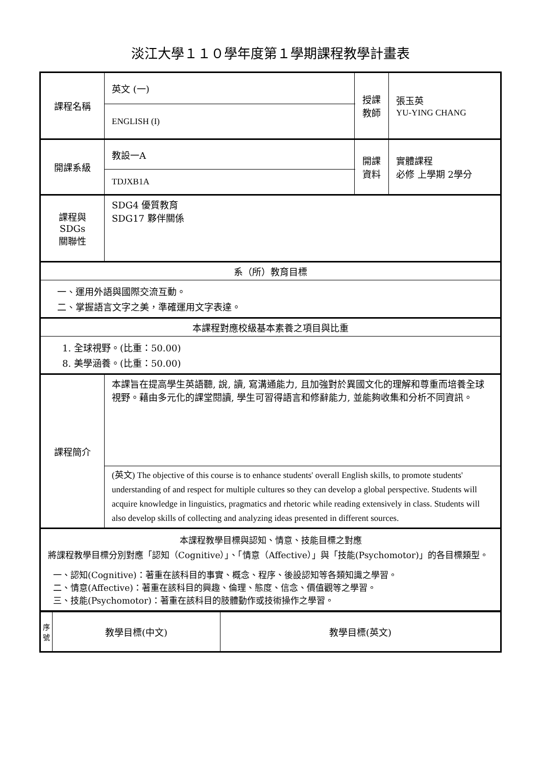淡江大學１１０學年度第１學期課程教學計畫表
| 課程名稱 | 英文 (一) | 授課 教師 | 張玉英 YU-YING CHANG |
| | ENGLISH (I) | | |
| 開課系級 | 教設一A | 開課 資料 | 實體課程 必修 上學期 2學分 |
| | TDJXB1A | | |
| 課程與SDGs 關聯性 | SDG4 優質教育 SDG17 夥伴關係 | | |
| 系（所）教育目標 | | | |
| 一、運用外語與國際交流互動。 二、掌握語言文字之美，準確運用文字表達。 | | | |
| 本課程對應校級基本素養之項目與比重 | | | |
| 1. 全球視野。(比重：50.00) 8. 美學涵養。(比重：50.00) | | | |
| 課程簡介 | 本課旨在提高學生英語聽, 說, 讀, 寫溝通能力, 且加強對於異國文化的理解和尊重而培養全球視野。藉由多元化的課堂閱讀, 學生可習得語言和修辭能力, 並能夠收集和分析不同資訊。 | | |
| | (英文) The objective of this course is to enhance students' overall English skills, to promote students' understanding of and respect for multiple cultures so they can develop a global perspective. Students will acquire knowledge in linguistics, pragmatics and rhetoric while reading extensively in class. Students will also develop skills of collecting and analyzing ideas presented in different sources. | | |
| 本課程教學目標與認知、情意、技能目標之對應 將課程教學目標分別對應「認知（Cognitive）」、「情意（Affective）」與「技能(Psychomotor)」的各目標類型。 一、認知(Cognitive)：著重在該科目的事實、概念、程序、後設認知等各類知識之學習。 二、情意(Affective)：著重在該科目的興趣、倫理、態度、信念、價值觀等之學習。 三、技能(Psychomotor)：著重在該科目的肢體動作或技術操作之學習。 | | | |
| 序 號 | 教學目標(中文) | 教學目標(英文) |